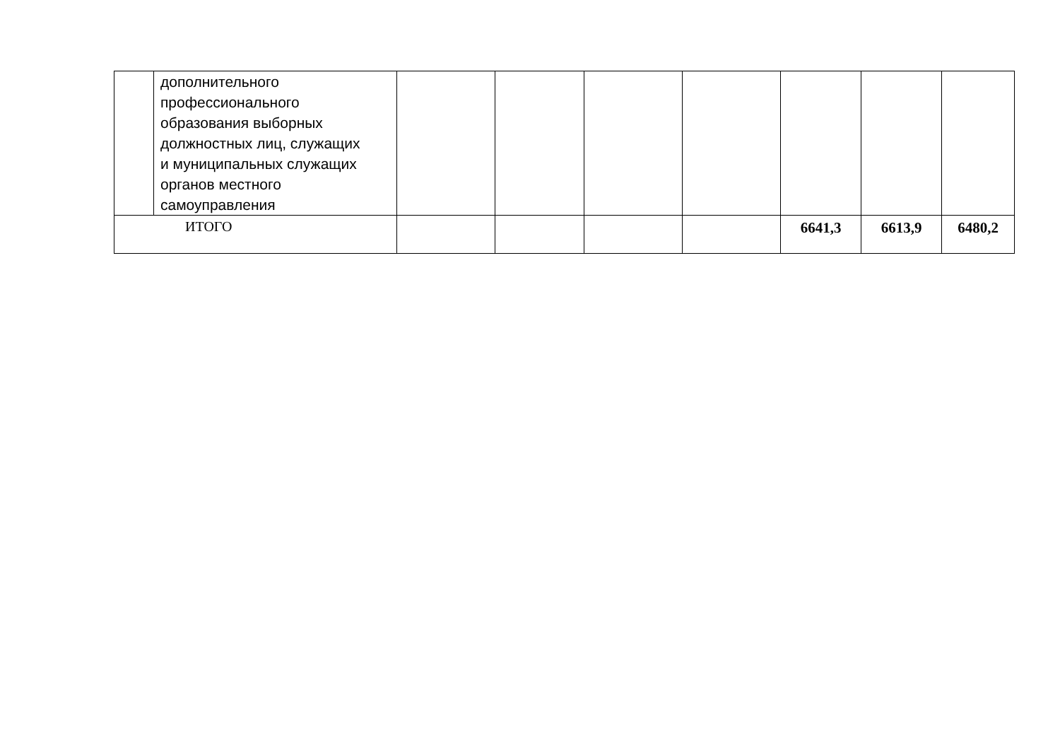| | дополнительного профессионального образования выборных должностных лиц, служащих и муниципальных служащих органов местного самоуправления | | | | | | | |
| ИТОГО | | | | | | 6641,3 | 6613,9 | 6480,2 |